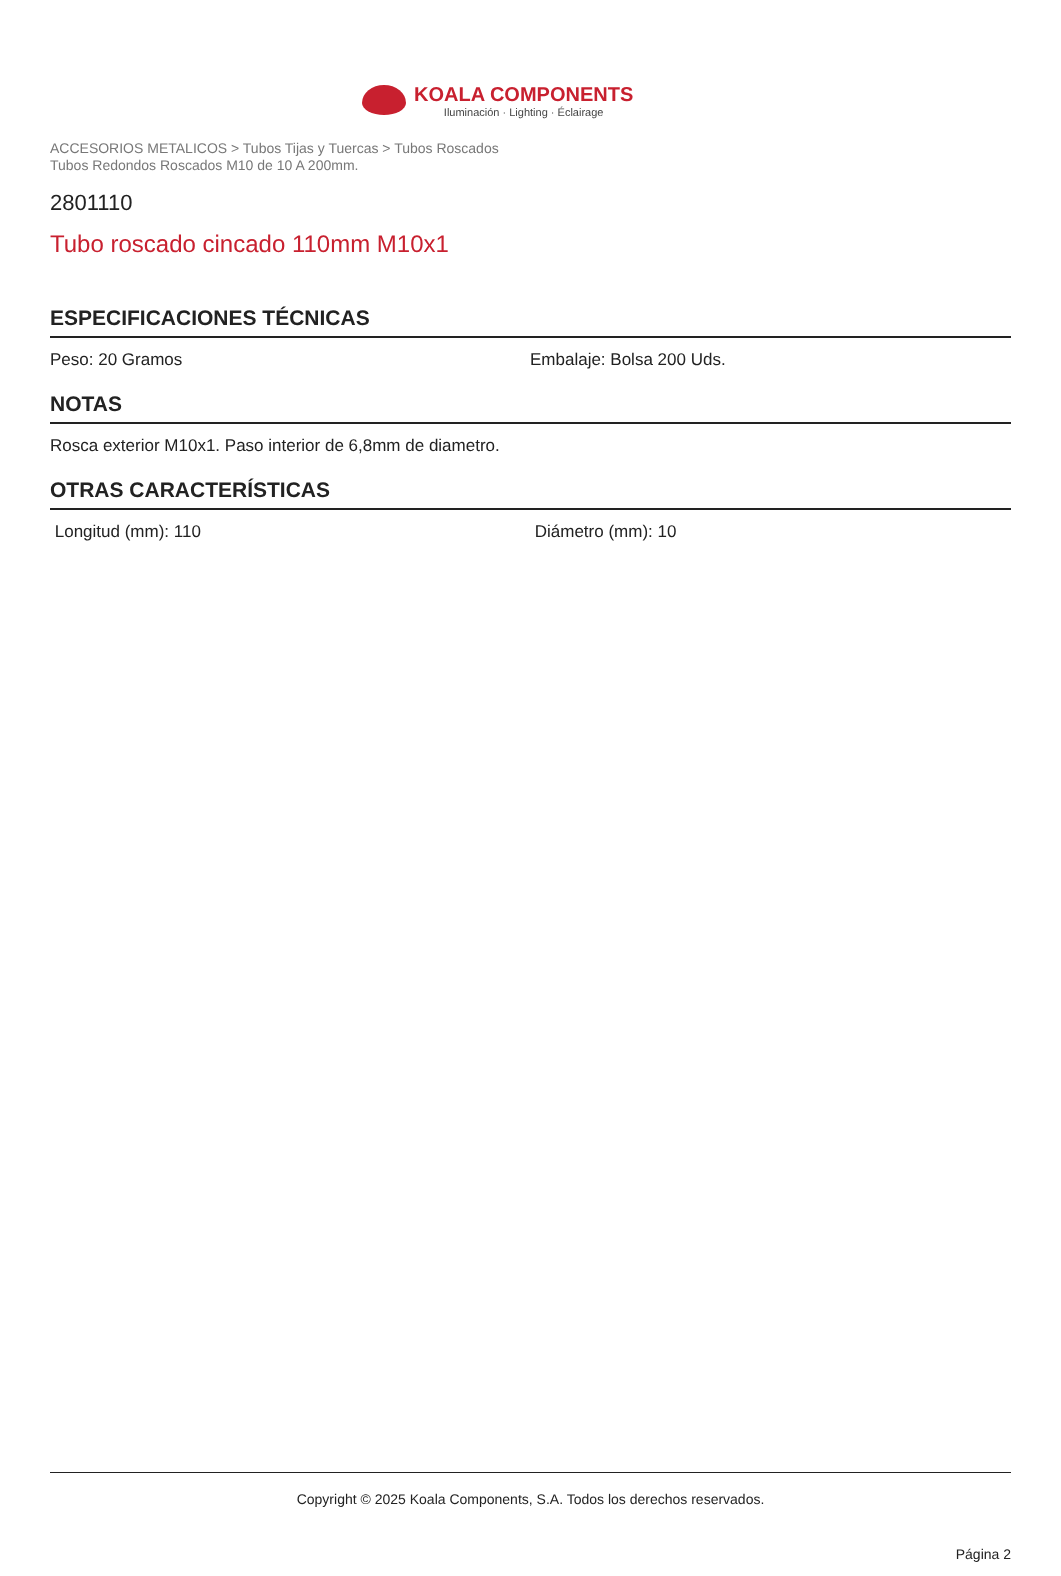KOALA COMPONENTS
Iluminación · Lighting · Éclairage
ACCESORIOS METALICOS > Tubos Tijas y Tuercas > Tubos Roscados
Tubos Redondos Roscados M10 de 10 A 200mm.
2801110
Tubo roscado cincado 110mm M10x1
ESPECIFICACIONES TÉCNICAS
Peso: 20 Gramos Embalaje: Bolsa 200 Uds.
NOTAS
Rosca exterior M10x1. Paso interior de 6,8mm de diametro.
OTRAS CARACTERÍSTICAS
Longitud (mm): 110 Diámetro (mm): 10
Copyright © 2025 Koala Components, S.A. Todos los derechos reservados.
Página 2